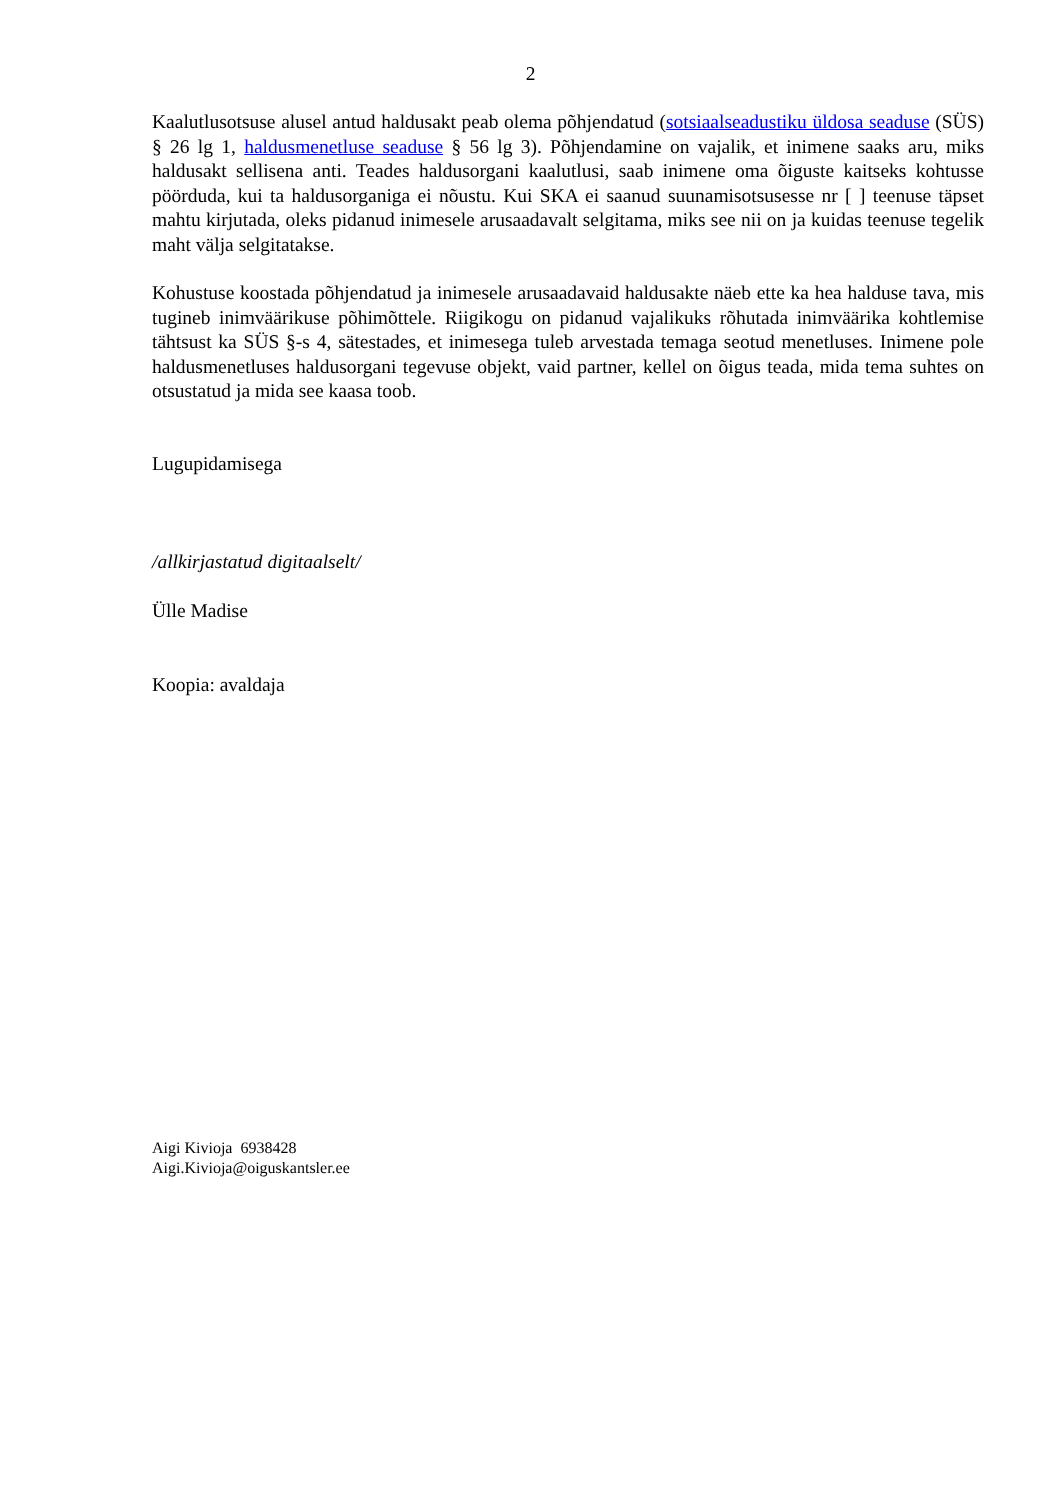2
Kaalutlusotsuse alusel antud haldusakt peab olema põhjendatud (sotsiaalseadustiku üldosa seaduse (SÜS) § 26 lg 1, haldusmenetluse seaduse § 56 lg 3). Põhjendamine on vajalik, et inimene saaks aru, miks haldusakt sellisena anti. Teades haldusorgani kaalutlusi, saab inimene oma õiguste kaitseks kohtusse pöörduda, kui ta haldusorganiga ei nõustu. Kui SKA ei saanud suunamisotsusesse nr [ ] teenuse täpset mahtu kirjutada, oleks pidanud inimesele arusaadavalt selgitama, miks see nii on ja kuidas teenuse tegelik maht välja selgitatakse.
Kohustuse koostada põhjendatud ja inimesele arusaadavaid haldusakte näeb ette ka hea halduse tava, mis tugineb inimväärikuse põhimõttele. Riigikogu on pidanud vajalikuks rõhutada inimväärika kohtlemise tähtsust ka SÜS §-s 4, sätestades, et inimesega tuleb arvestada temaga seotud menetluses. Inimene pole haldusmenetluses haldusorgani tegevuse objekt, vaid partner, kellel on õigus teada, mida tema suhtes on otsustatud ja mida see kaasa toob.
Lugupidamisega
/allkirjastatud digitaalselt/
Ülle Madise
Koopia: avaldaja
Aigi Kivioja 6938428
Aigi.Kivioja@oiguskantsler.ee